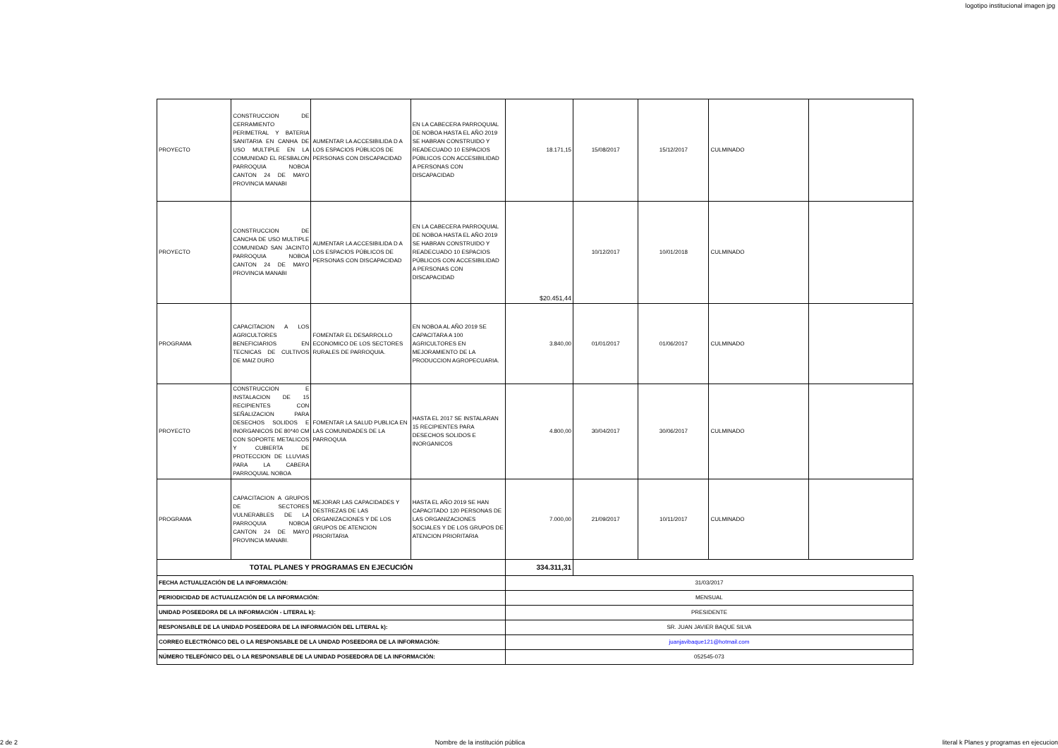logotipo institucional imagen jpg
| PROYECTO | CONSTRUCCION DE CERRAMIENTO PERIMETRAL Y BATERIA SANITARIA EN CANHA DE USO MULTIPLE EN LA COMUNIDAD EL RESBALON PARROQUIA NOBOA CANTON 24 DE MAYO PROVINCIA MANABI | AUMENTAR LA ACCESIBILIDA D A LOS ESPACIOS PÚBLICOS DE PERSONAS CON DISCAPACIDAD | EN LA CABECERA PARROQUIAL DE NOBOA HASTA EL AÑO 2019 SE HABRAN CONSTRUIDO Y READECUADO 10 ESPACIOS PÚBLICOS CON ACCESIBILIDAD A PERSONAS CON DISCAPACIDAD | 18.171,15 | 15/08/2017 | 15/12/2017 | CULMINADO | |
| PROYECTO | CONSTRUCCION DE CANCHA DE USO MULTIPLE COMUNIDAD SAN JACINTO PARROQUIA NOBOA CANTON 24 DE MAYO PROVINCIA MANABI | AUMENTAR LA ACCESIBILIDA D A LOS ESPACIOS PÚBLICOS DE PERSONAS CON DISCAPACIDAD | EN LA CABECERA PARROQUIAL DE NOBOA HASTA EL AÑO 2019 SE HABRAN CONSTRUIDO Y READECUADO 10 ESPACIOS PÚBLICOS CON ACCESIBILIDAD A PERSONAS CON DISCAPACIDAD | $20.451,44 | 10/12/2017 | 10/01/2018 | CULMINADO | |
| PROGRAMA | CAPACITACION A LOS AGRICULTORES BENEFICIARIOS EN TECNICAS DE CULTIVOS DE MAIZ DURO | FOMENTAR EL DESARROLLO ECONOMICO DE LOS SECTORES RURALES DE PARROQUIA. | EN NOBOA AL AÑO 2019 SE CAPACITARA A 100 AGRICULTORES EN MEJORAMIENTO DE LA PRODUCCION AGROPECUARIA. | 3.840,00 | 01/01/2017 | 01/06/2017 | CULMINADO | |
| PROYECTO | CONSTRUCCION E INSTALACION DE 15 RECIPIENTES CON SEÑALIZACION PARA DESECHOS SOLIDOS E INORGANICOS DE 80*40 CM CON SOPORTE METALICOS Y CUBIERTA DE PROTECCION DE LLUVIAS PARA LA CABERA PARROQUIAL NOBOA | FOMENTAR LA SALUD PUBLICA EN LAS COMUNIDADES DE LA PARROQUIA | HASTA EL 2017 SE INSTALARAN 15 RECIPIENTES PARA DESECHOS SOLIDOS E INORGANICOS | 4.800,00 | 30/04/2017 | 30/06/2017 | CULMINADO | |
| PROGRAMA | CAPACITACION A GRUPOS DE SECTORES VULNERABLES DE LA PARROQUIA NOBOA CANTON 24 DE MAYO PROVINCIA MANABI. | MEJORAR LAS CAPACIDADES Y DESTREZAS DE LAS ORGANIZACIONES Y DE LOS GRUPOS DE ATENCION PRIORITARIA | HASTA EL AÑO 2019 SE HAN CAPACITADO 120 PERSONAS DE LAS ORGANIZACIONES SOCIALES Y DE LOS GRUPOS DE ATENCION PRIORITARIA | 7.000,00 | 21/09/2017 | 10/11/2017 | CULMINADO | |
| TOTAL PLANES Y PROGRAMAS EN EJECUCIÓN | | | | 334.311,31 | | | | |
| FECHA ACTUALIZACIÓN DE LA INFORMACIÓN: | | | | 31/03/2017 | | | | |
| PERIODICIDAD DE ACTUALIZACIÓN DE LA INFORMACIÓN: | | | | MENSUAL | | | | |
| UNIDAD POSEEDORA DE LA INFORMACIÓN - LITERAL k): | | | | PRESIDENTE | | | | |
| RESPONSABLE DE LA UNIDAD POSEEDORA DE LA INFORMACIÓN DEL LITERAL k): | | | | SR. JUAN JAVIER BAQUE SILVA | | | | |
| CORREO ELECTRÓNICO DEL O LA RESPONSABLE DE LA UNIDAD POSEEDORA DE LA INFORMACIÓN: | | | | juanjavibaque121@hotmail.com | | | | |
| NÚMERO TELEFÓNICO DEL O LA RESPONSABLE DE LA UNIDAD POSEEDORA DE LA INFORMACIÓN: | | | | 052545-073 | | | | |
2 de 2 Nombre de la institución pública literal k Planes y programas en ejecucion